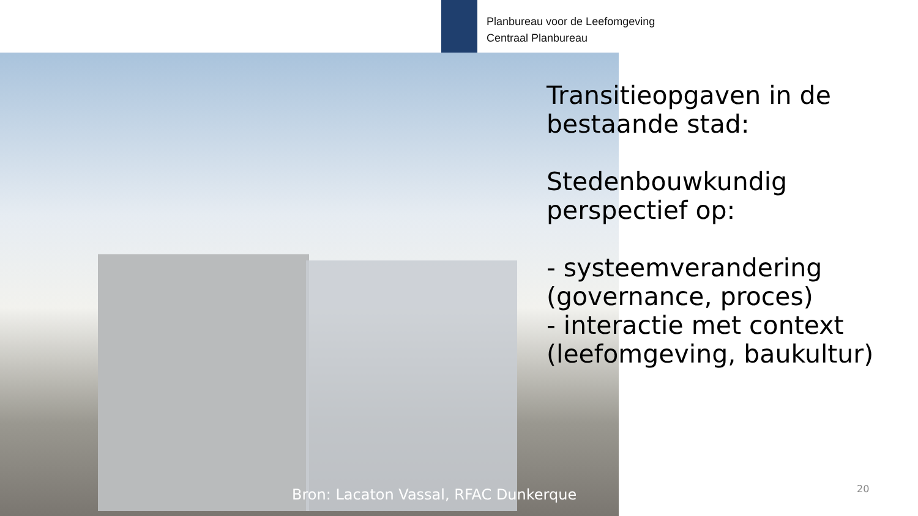Planbureau voor de Leefomgeving
Centraal Planbureau
Transitieopgaven in de
bestaande stad:
Stedenbouwkundig
perspectief op:
- systeemverandering
(governance, proces)
- interactie met context
(leefomgeving, baukultur)
Bron: Lacaton Vassal, RFAC Dunkerque
20